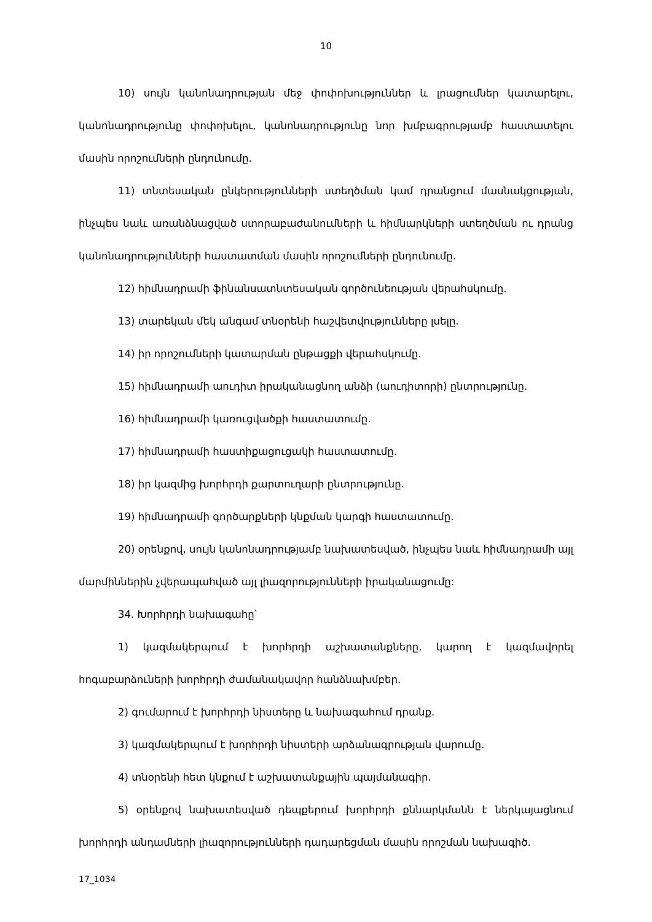10
10) սույն կանոնադրության մեջ փոփոխություններ և լրացումներ կատարելու, կանոնադրությունը փոփոխելու, կանոնադրությունը նոր խմբագրությամբ հաստատելու մասին որոշումների ընդունումը.
11) տնտեսական ընկերությունների ստեղծման կամ դրանցում մասնակցության, ինչպես նաև առանձնացված ստորաբաժանումների և հիմնարկների ստեղծման ու դրանց կանոնադրությունների հաստատման մասին որոշումների ընդունումը.
12) հիմնադրամի ֆինանսատնտեսական գործունեության վերահսկումը.
13) տարեկան մեկ անգամ տնօրենի հաշվետվությունները լսելը.
14) իր որոշումների կատարման ընթացքի վերահսկումը.
15) հիմնադրամի աուդիտ իրականացնող անձի (աուդիտորի) ընտրությունը.
16) հիմնադրամի կառուցվածքի հաստատումը.
17) հիմնադրամի հաստիքացուցակի հաստատումը.
18) իր կազմից խորհրդի քարտուղարի ընտրությունը.
19) հիմնադրամի գործարքների կնքման կարգի հաստատումը.
20) օրենքով, սույն կանոնադրությամբ նախատեսված, ինչպես նաև հիմնադրամի այլ մարմիններին չվերապահված այլ լիազորությունների իրականացումը:
34. Խորհրդի նախագահը՝
1) կազմակերպում է խորհրդի աշխատանքները, կարող է կազմավորել հոգաբարձուների խորհրդի ժամանակավոր հանձնախմբեր.
2) գումարում է խորհրդի նիստերը և նախագահում դրանք.
3) կազմակերպում է խորհրդի նիստերի արձանագրության վարումը.
4) տնօրենի հետ կնքում է աշխատանքային պայմանագիր.
5) օրենքով նախատեսված դեպքերում խորհրդի քննարկմանն է ներկայացնում խորհրդի անդամների լիազորությունների դադարեցման մասին որոշման նախագիծ.
17_1034